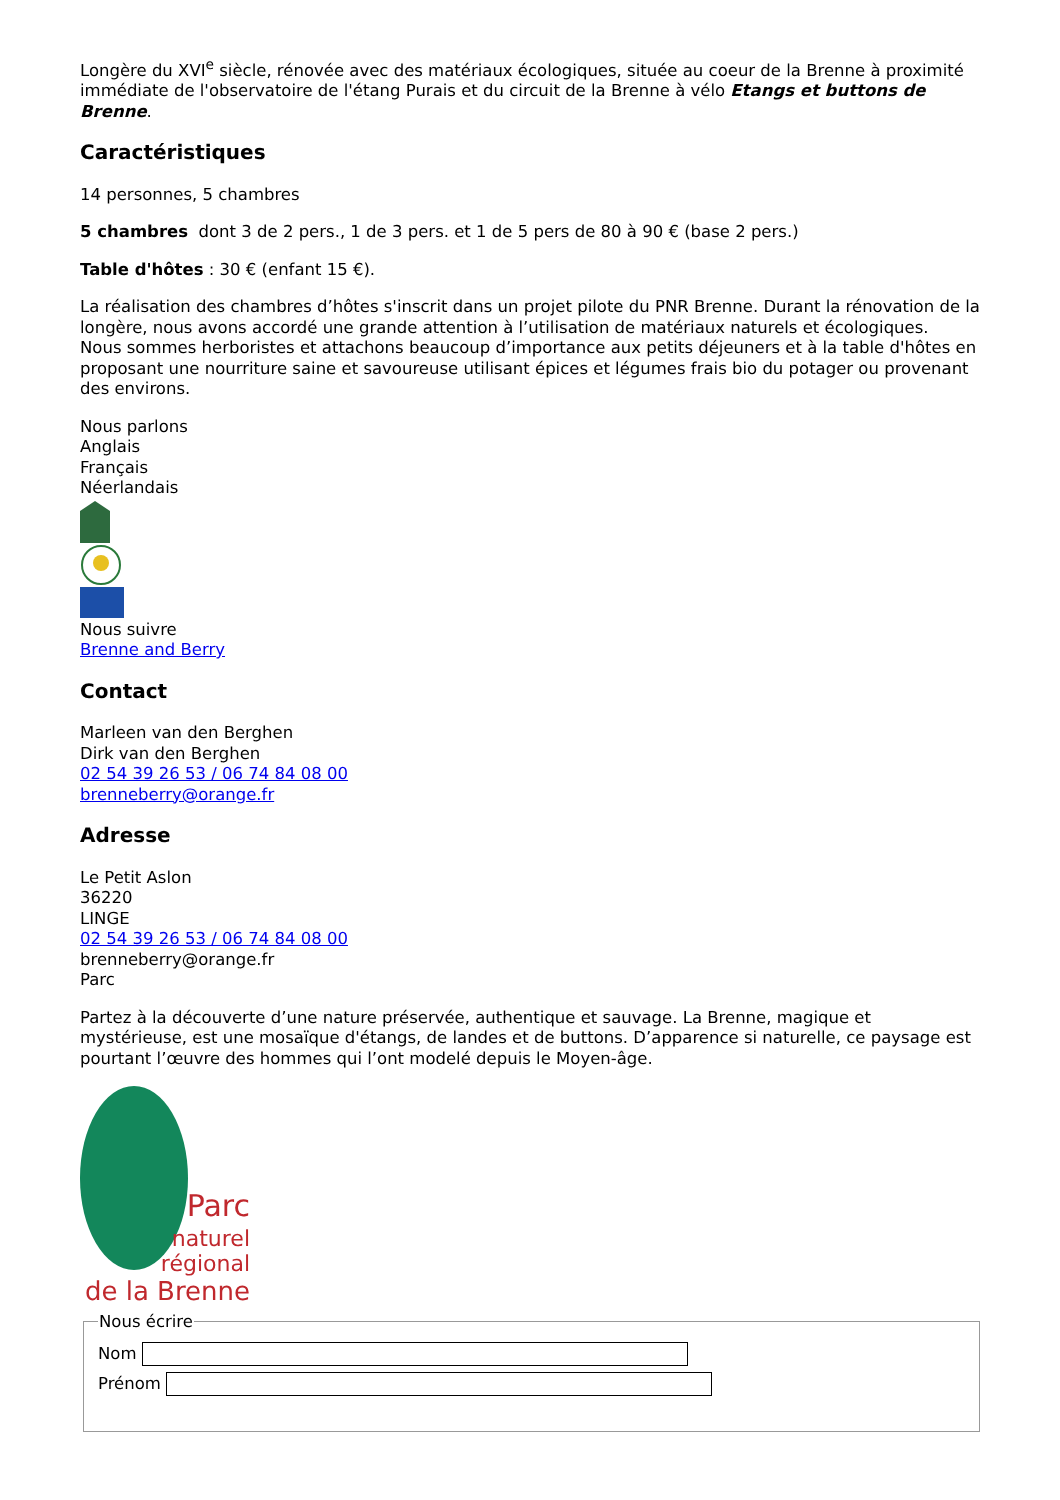Longère du XVI<sup>e</sup> siècle, rénovée avec des matériaux écologiques, située au coeur de la Brenne à proximité immédiate de l'observatoire de l'étang Purais et du circuit de la Brenne à vélo Etangs et buttons de Brenne.
Caractéristiques
14 personnes, 5 chambres
5 chambres dont 3 de 2 pers., 1 de 3 pers. et 1 de 5 pers de 80 à 90 € (base 2 pers.)
Table d'hôtes : 30 € (enfant 15 €).
La réalisation des chambres d’hôtes s'inscrit dans un projet pilote du PNR Brenne. Durant la rénovation de la longère, nous avons accordé une grande attention à l’utilisation de matériaux naturels et écologiques.
Nous sommes herboristes et attachons beaucoup d’importance aux petits déjeuners et à la table d'hôtes en proposant une nourriture saine et savoureuse utilisant épices et légumes frais bio du potager ou provenant des environs.
Nous parlons
Anglais
Français
Néerlandais
Nous suivre
Brenne and Berry
Contact
Marleen van den Berghen
Dirk van den Berghen
02 54 39 26 53 / 06 74 84 08 00
brenneberry@orange.fr
Adresse
Le Petit Aslon
36220
LINGE
02 54 39 26 53 / 06 74 84 08 00
brenneberry@orange.fr
Parc
Partez à la découverte d’une nature préservée, authentique et sauvage. La Brenne, magique et mystérieuse, est une mosaïque d'étangs, de landes et de buttons. D’apparence si naturelle, ce paysage est pourtant l’œuvre des hommes qui l’ont modelé depuis le Moyen-âge.
Parc
naturel
régional
de la Brenne
Nous écrire
Nom
Prénom